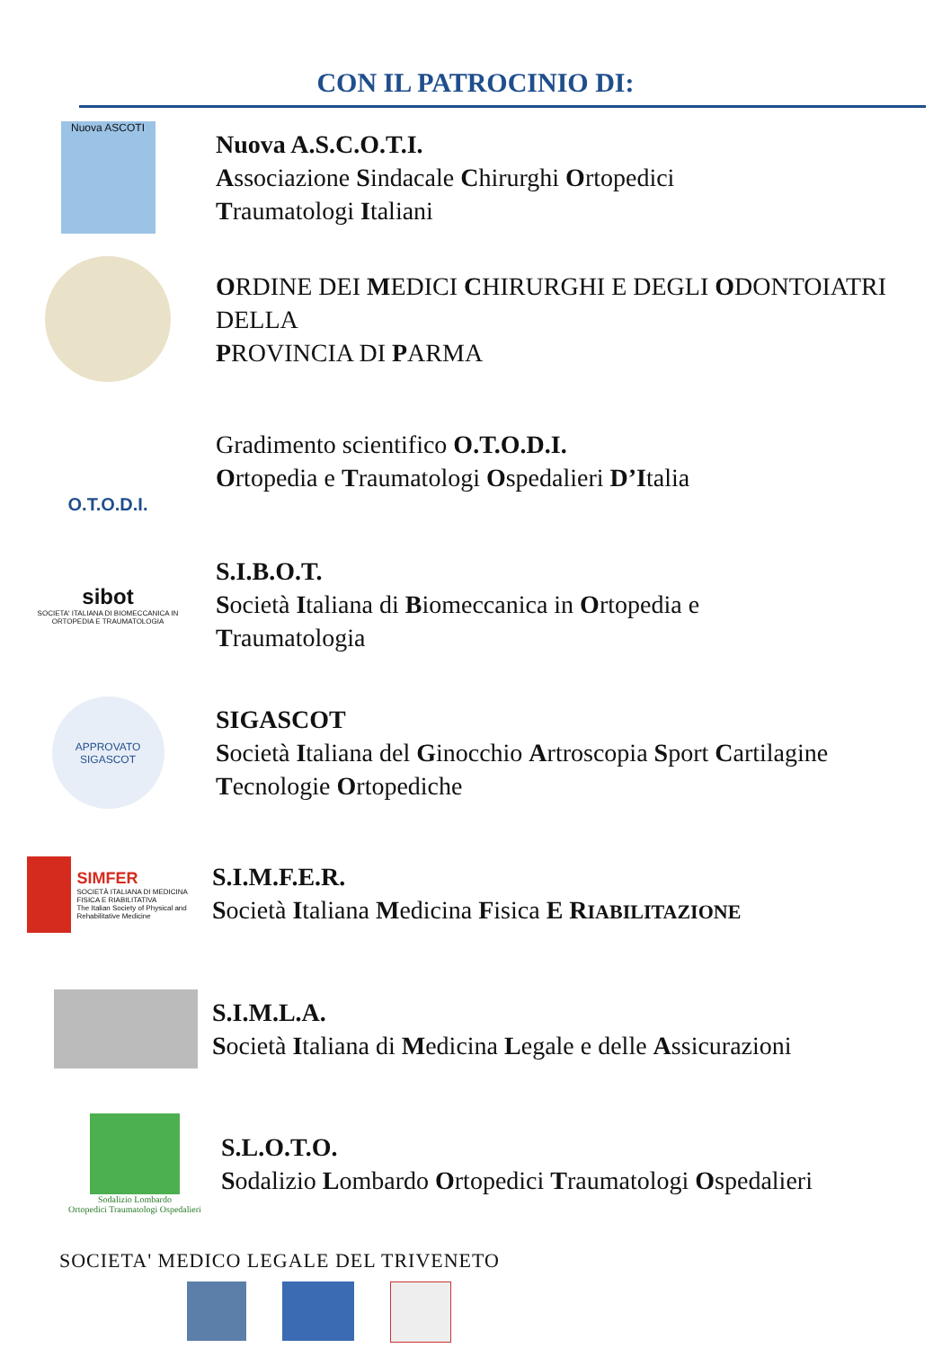CON IL PATROCINIO DI:
Nuova ASCOTI
Nuova A.S.C.O.T.I.
Associazione Sindacale Chirurghi Ortopedici
Traumatologi Italiani
ORDINE DEI MEDICI CHIRURGHI E DEGLI ODONTOIATRI DELLA
PROVINCIA DI PARMA
O.T.O.D.I.
Gradimento scientifico O.T.O.D.I.
Ortopedia e Traumatologi Ospedalieri D’Italia
sibot
SOCIETA' ITALIANA DI BIOMECCANICA IN ORTOPEDIA E TRAUMATOLOGIA
S.I.B.O.T.
Società Italiana di Biomeccanica in Ortopedia e
Traumatologia
APPROVATO
SIGASCOT
SIGASCOT
Società Italiana del Ginocchio Artroscopia Sport Cartilagine
Tecnologie Ortopediche
SIMFER
SOCIETÀ ITALIANA DI MEDICINA FISICA E RIABILITATIVA
The Italian Society of Physical and Rehabilitative Medicine
S.I.M.F.E.R.
Società Italiana Medicina Fisica E R IABILITAZIONE
S.I.M.L.A.
Società Italiana di Medicina Legale e delle Assicurazioni
Sodalizio Lombardo
Ortopedici Traumatologi Ospedalieri
S.L.O.T.O.
Sodalizio Lombardo Ortopedici Traumatologi Ospedalieri
SOCIETA' MEDICO LEGALE DEL TRIVENETO